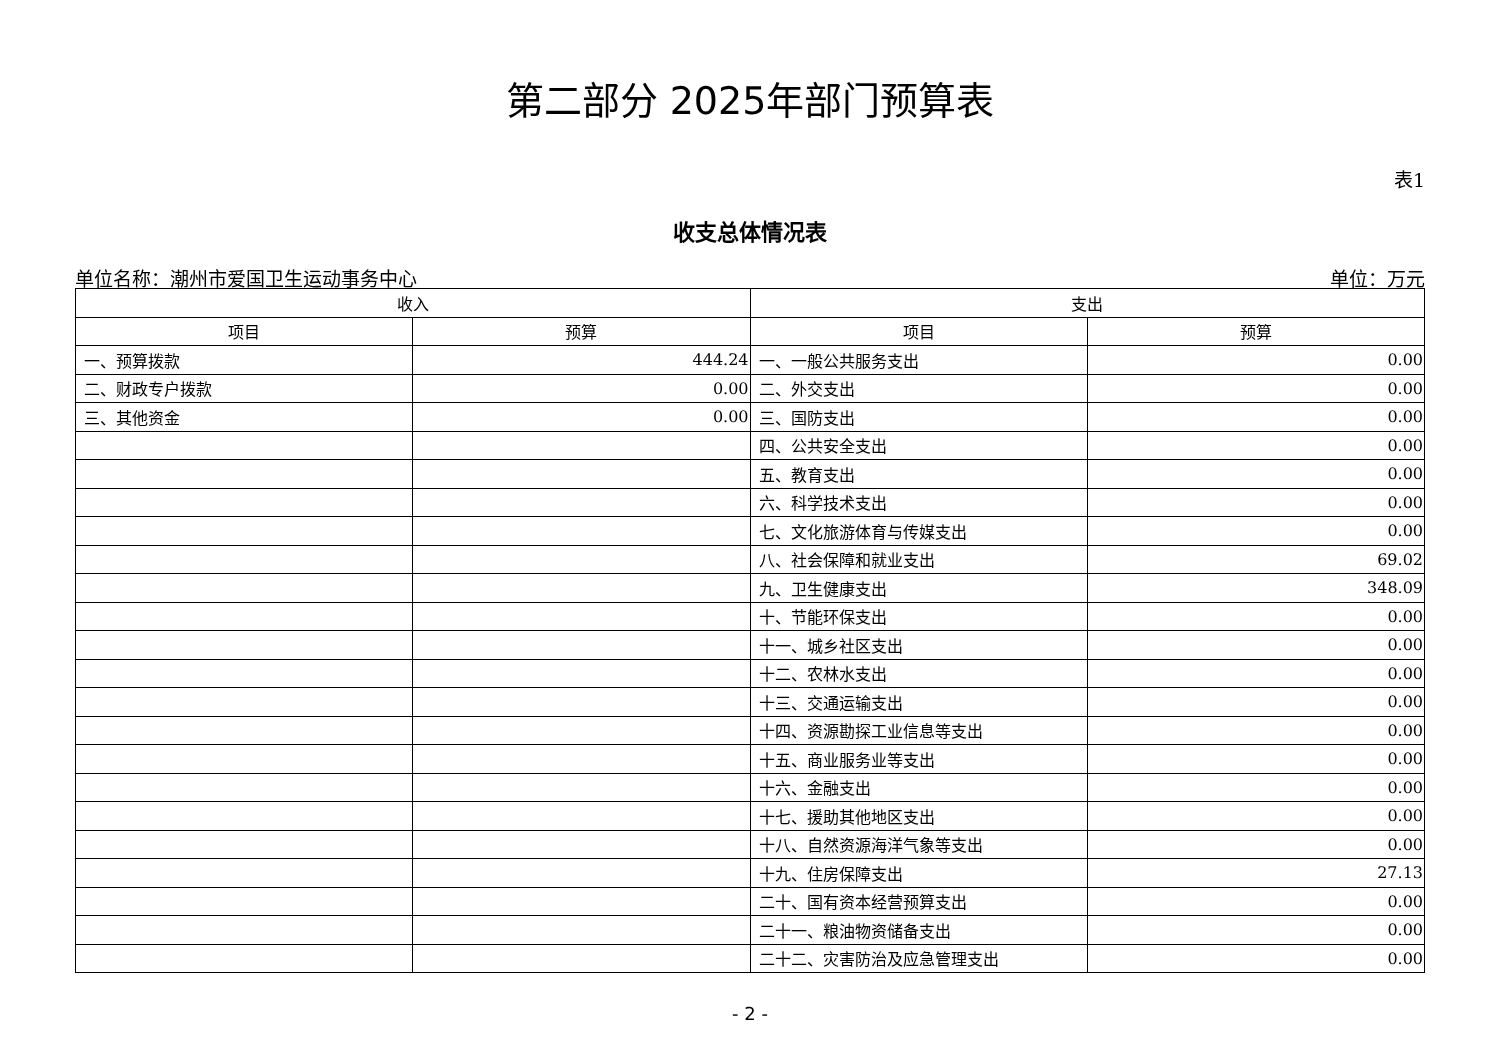第二部分 2025年部门预算表
表1
收支总体情况表
单位名称：潮州市爱国卫生运动事务中心 单位：万元
| 收入 | | 支出 | |
| --- | --- | --- | --- |
| 项目 | 预算 | 项目 | 预算 |
| 一、预算拨款 | 444.24 | 一、一般公共服务支出 | 0.00 |
| 二、财政专户拨款 | 0.00 | 二、外交支出 | 0.00 |
| 三、其他资金 | 0.00 | 三、国防支出 | 0.00 |
| | | 四、公共安全支出 | 0.00 |
| | | 五、教育支出 | 0.00 |
| | | 六、科学技术支出 | 0.00 |
| | | 七、文化旅游体育与传媒支出 | 0.00 |
| | | 八、社会保障和就业支出 | 69.02 |
| | | 九、卫生健康支出 | 348.09 |
| | | 十、节能环保支出 | 0.00 |
| | | 十一、城乡社区支出 | 0.00 |
| | | 十二、农林水支出 | 0.00 |
| | | 十三、交通运输支出 | 0.00 |
| | | 十四、资源勘探工业信息等支出 | 0.00 |
| | | 十五、商业服务业等支出 | 0.00 |
| | | 十六、金融支出 | 0.00 |
| | | 十七、援助其他地区支出 | 0.00 |
| | | 十八、自然资源海洋气象等支出 | 0.00 |
| | | 十九、住房保障支出 | 27.13 |
| | | 二十、国有资本经营预算支出 | 0.00 |
| | | 二十一、粮油物资储备支出 | 0.00 |
| | | 二十二、灾害防治及应急管理支出 | 0.00 |
- 2 -